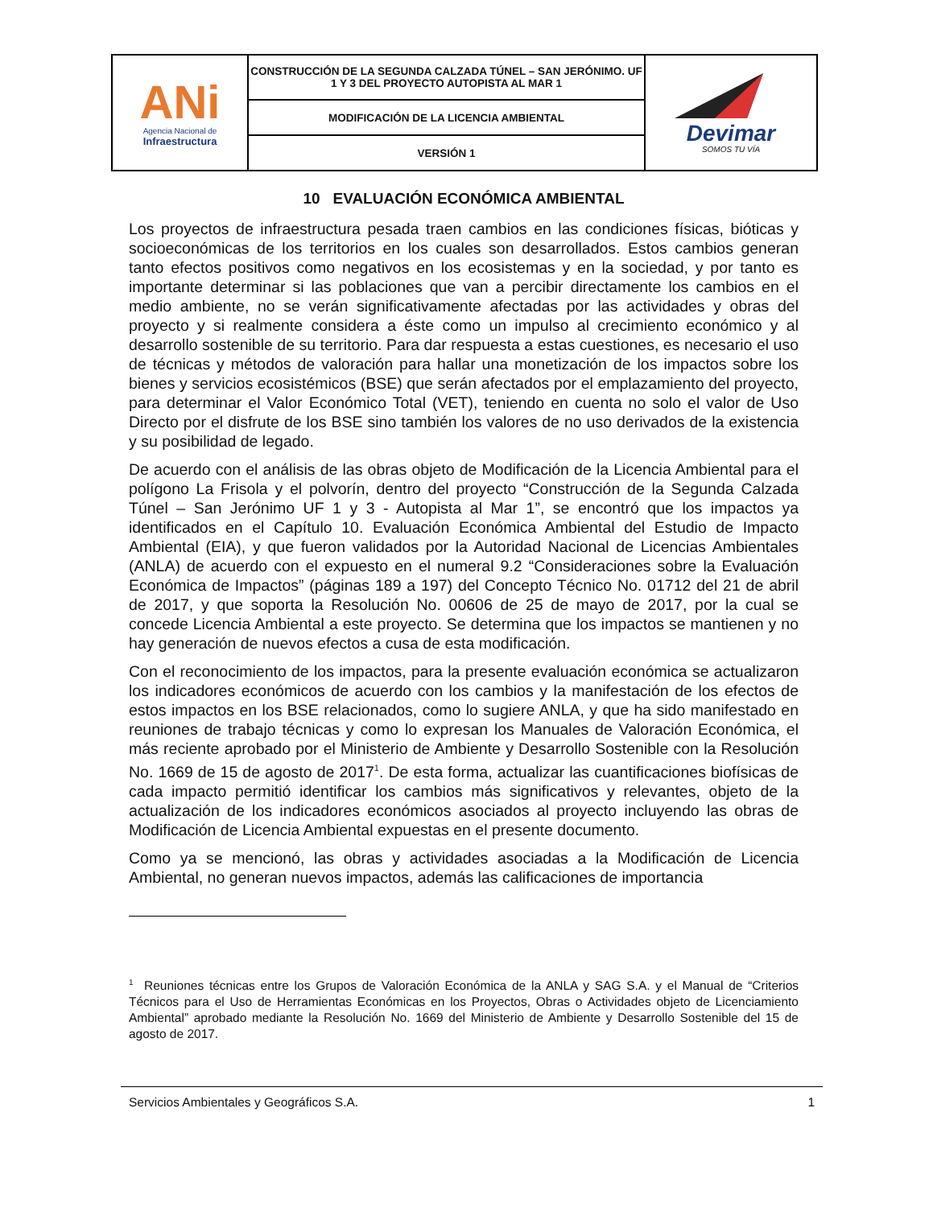| ANi Agencia Nacional de Infraestructura | CONSTRUCCIÓN DE LA SEGUNDA CALZADA TÚNEL – SAN JERÓNIMO. UF 1 Y 3 DEL PROYECTO AUTOPISTA AL MAR 1 | Devimar SOMOS TU VÍA |
| | MODIFICACIÓN DE LA LICENCIA AMBIENTAL | |
| | VERSIÓN 1 | |
10 EVALUACIÓN ECONÓMICA AMBIENTAL
Los proyectos de infraestructura pesada traen cambios en las condiciones físicas, bióticas y socioeconómicas de los territorios en los cuales son desarrollados. Estos cambios generan tanto efectos positivos como negativos en los ecosistemas y en la sociedad, y por tanto es importante determinar si las poblaciones que van a percibir directamente los cambios en el medio ambiente, no se verán significativamente afectadas por las actividades y obras del proyecto y si realmente considera a éste como un impulso al crecimiento económico y al desarrollo sostenible de su territorio. Para dar respuesta a estas cuestiones, es necesario el uso de técnicas y métodos de valoración para hallar una monetización de los impactos sobre los bienes y servicios ecosistémicos (BSE) que serán afectados por el emplazamiento del proyecto, para determinar el Valor Económico Total (VET), teniendo en cuenta no solo el valor de Uso Directo por el disfrute de los BSE sino también los valores de no uso derivados de la existencia y su posibilidad de legado.
De acuerdo con el análisis de las obras objeto de Modificación de la Licencia Ambiental para el polígono La Frisola y el polvorín, dentro del proyecto “Construcción de la Segunda Calzada Túnel – San Jerónimo UF 1 y 3 - Autopista al Mar 1”, se encontró que los impactos ya identificados en el Capítulo 10. Evaluación Económica Ambiental del Estudio de Impacto Ambiental (EIA), y que fueron validados por la Autoridad Nacional de Licencias Ambientales (ANLA) de acuerdo con el expuesto en el numeral 9.2 “Consideraciones sobre la Evaluación Económica de Impactos” (páginas 189 a 197) del Concepto Técnico No. 01712 del 21 de abril de 2017, y que soporta la Resolución No. 00606 de 25 de mayo de 2017, por la cual se concede Licencia Ambiental a este proyecto. Se determina que los impactos se mantienen y no hay generación de nuevos efectos a cusa de esta modificación.
Con el reconocimiento de los impactos, para la presente evaluación económica se actualizaron los indicadores económicos de acuerdo con los cambios y la manifestación de los efectos de estos impactos en los BSE relacionados, como lo sugiere ANLA, y que ha sido manifestado en reuniones de trabajo técnicas y como lo expresan los Manuales de Valoración Económica, el más reciente aprobado por el Ministerio de Ambiente y Desarrollo Sostenible con la Resolución No. 1669 de 15 de agosto de 2017<sup>1</sup>. De esta forma, actualizar las cuantificaciones biofísicas de cada impacto permitió identificar los cambios más significativos y relevantes, objeto de la actualización de los indicadores económicos asociados al proyecto incluyendo las obras de Modificación de Licencia Ambiental expuestas en el presente documento.
Como ya se mencionó, las obras y actividades asociadas a la Modificación de Licencia Ambiental, no generan nuevos impactos, además las calificaciones de importancia
<sup>1</sup> Reuniones técnicas entre los Grupos de Valoración Económica de la ANLA y SAG S.A. y el Manual de “Criterios Técnicos para el Uso de Herramientas Económicas en los Proyectos, Obras o Actividades objeto de Licenciamiento Ambiental” aprobado mediante la Resolución No. 1669 del Ministerio de Ambiente y Desarrollo Sostenible del 15 de agosto de 2017.
Servicios Ambientales y Geográficos S.A. 1